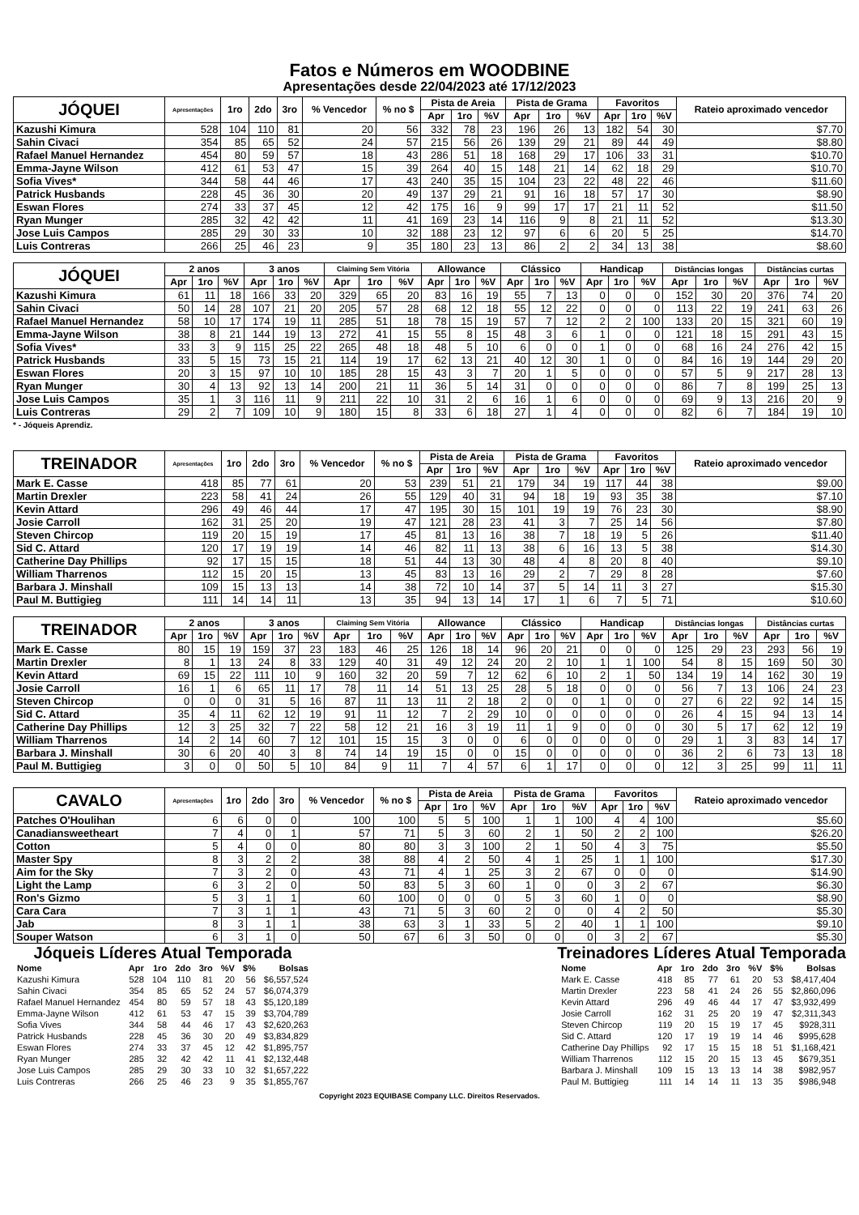Fatos e Números em WOODBINE
Apresentações desde 22/04/2023 até 17/12/2023
| JÓQUEI | Apresentações | 1ro | 2do | 3ro | % Vencedor | % no $ | Pista de Areia | | | Pista de Grama | | | Favoritos | | | Rateio aproximado vencedor |
| --- | --- | --- | --- | --- | --- | --- | --- | --- | --- | --- | --- | --- | --- | --- | --- | --- |
| | | | | | | | Apr | 1ro | %V | Apr | 1ro | %V | Apr | 1ro | %V | |
| Kazushi Kimura | 528 | 104 | 110 | 81 | 20 | 56 | 332 | 78 | 23 | 196 | 26 | 13 | 182 | 54 | 30 | $7.70 |
| Sahin Civaci | 354 | 85 | 65 | 52 | 24 | 57 | 215 | 56 | 26 | 139 | 29 | 21 | 89 | 44 | 49 | $8.80 |
| Rafael Manuel Hernandez | 454 | 80 | 59 | 57 | 18 | 43 | 286 | 51 | 18 | 168 | 29 | 17 | 106 | 33 | 31 | $10.70 |
| Emma-Jayne Wilson | 412 | 61 | 53 | 47 | 15 | 39 | 264 | 40 | 15 | 148 | 21 | 14 | 62 | 18 | 29 | $10.70 |
| Sofia Vives* | 344 | 58 | 44 | 46 | 17 | 43 | 240 | 35 | 15 | 104 | 23 | 22 | 48 | 22 | 46 | $11.60 |
| Patrick Husbands | 228 | 45 | 36 | 30 | 20 | 49 | 137 | 29 | 21 | 91 | 16 | 18 | 57 | 17 | 30 | $8.90 |
| Eswan Flores | 274 | 33 | 37 | 45 | 12 | 42 | 175 | 16 | 9 | 99 | 17 | 17 | 21 | 11 | 52 | $11.50 |
| Ryan Munger | 285 | 32 | 42 | 42 | 11 | 41 | 169 | 23 | 14 | 116 | 9 | 8 | 21 | 11 | 52 | $13.30 |
| Jose Luis Campos | 285 | 29 | 30 | 33 | 10 | 32 | 188 | 23 | 12 | 97 | 6 | 6 | 20 | 5 | 25 | $14.70 |
| Luis Contreras | 266 | 25 | 46 | 23 | 9 | 35 | 180 | 23 | 13 | 86 | 2 | 2 | 34 | 13 | 38 | $8.60 |
| JÓQUEI | 2 anos | | | 3 anos | | | Claiming Sem Vitória | | | Allowance | | | Clássico | | | Handicap | | | Distâncias longas | | | Distâncias curtas | | |
| --- | --- | --- | --- | --- | --- | --- | --- | --- | --- | --- | --- | --- | --- | --- | --- | --- | --- | --- | --- | --- | --- | --- | --- | --- |
| | Apr | 1ro | %V | Apr | 1ro | %V | Apr | 1ro | %V | Apr | 1ro | %V | Apr | 1ro | %V | Apr | 1ro | %V | Apr | 1ro | %V | Apr | 1ro | %V |
| Kazushi Kimura | 61 | 11 | 18 | 166 | 33 | 20 | 329 | 65 | 20 | 83 | 16 | 19 | 55 | 7 | 13 | 0 | 0 | 0 | 152 | 30 | 20 | 376 | 74 | 20 |
| Sahin Civaci | 50 | 14 | 28 | 107 | 21 | 20 | 205 | 57 | 28 | 68 | 12 | 18 | 55 | 12 | 22 | 0 | 0 | 0 | 113 | 22 | 19 | 241 | 63 | 26 |
| Rafael Manuel Hernandez | 58 | 10 | 17 | 174 | 19 | 11 | 285 | 51 | 18 | 78 | 15 | 19 | 57 | 7 | 12 | 2 | 2 | 100 | 133 | 20 | 15 | 321 | 60 | 19 |
| Emma-Jayne Wilson | 38 | 8 | 21 | 144 | 19 | 13 | 272 | 41 | 15 | 55 | 8 | 15 | 48 | 3 | 6 | 1 | 0 | 0 | 121 | 18 | 15 | 291 | 43 | 15 |
| Sofia Vives* | 33 | 3 | 9 | 115 | 25 | 22 | 265 | 48 | 18 | 48 | 5 | 10 | 6 | 0 | 0 | 1 | 0 | 0 | 68 | 16 | 24 | 276 | 42 | 15 |
| Patrick Husbands | 33 | 5 | 15 | 73 | 15 | 21 | 114 | 19 | 17 | 62 | 13 | 21 | 40 | 12 | 30 | 1 | 0 | 0 | 84 | 16 | 19 | 144 | 29 | 20 |
| Eswan Flores | 20 | 3 | 15 | 97 | 10 | 10 | 185 | 28 | 15 | 43 | 3 | 7 | 20 | 1 | 5 | 0 | 0 | 0 | 57 | 5 | 9 | 217 | 28 | 13 |
| Ryan Munger | 30 | 4 | 13 | 92 | 13 | 14 | 200 | 21 | 11 | 36 | 5 | 14 | 31 | 0 | 0 | 0 | 0 | 0 | 86 | 7 | 8 | 199 | 25 | 13 |
| Jose Luis Campos | 35 | 1 | 3 | 116 | 11 | 9 | 211 | 22 | 10 | 31 | 2 | 6 | 16 | 1 | 6 | 0 | 0 | 0 | 69 | 9 | 13 | 216 | 20 | 9 |
| Luis Contreras | 29 | 2 | 7 | 109 | 10 | 9 | 180 | 15 | 8 | 33 | 6 | 18 | 27 | 1 | 4 | 0 | 0 | 0 | 82 | 6 | 7 | 184 | 19 | 10 |
* - Jóqueis Aprendiz.
| TREINADOR | Apresentações | 1ro | 2do | 3ro | % Vencedor | % no $ | Pista de Areia | | | Pista de Grama | | | Favoritos | | | Rateio aproximado vencedor |
| --- | --- | --- | --- | --- | --- | --- | --- | --- | --- | --- | --- | --- | --- | --- | --- | --- |
| | | | | | | | Apr | 1ro | %V | Apr | 1ro | %V | Apr | 1ro | %V | |
| Mark E. Casse | 418 | 85 | 77 | 61 | 20 | 53 | 239 | 51 | 21 | 179 | 34 | 19 | 117 | 44 | 38 | $9.00 |
| Martin Drexler | 223 | 58 | 41 | 24 | 26 | 55 | 129 | 40 | 31 | 94 | 18 | 19 | 93 | 35 | 38 | $7.10 |
| Kevin Attard | 296 | 49 | 46 | 44 | 17 | 47 | 195 | 30 | 15 | 101 | 19 | 19 | 76 | 23 | 30 | $8.90 |
| Josie Carroll | 162 | 31 | 25 | 20 | 19 | 47 | 121 | 28 | 23 | 41 | 3 | 7 | 25 | 14 | 56 | $7.80 |
| Steven Chircop | 119 | 20 | 15 | 19 | 17 | 45 | 81 | 13 | 16 | 38 | 7 | 18 | 19 | 5 | 26 | $11.40 |
| Sid C. Attard | 120 | 17 | 19 | 19 | 14 | 46 | 82 | 11 | 13 | 38 | 6 | 16 | 13 | 5 | 38 | $14.30 |
| Catherine Day Phillips | 92 | 17 | 15 | 15 | 18 | 51 | 44 | 13 | 30 | 48 | 4 | 8 | 20 | 8 | 40 | $9.10 |
| William Tharrenos | 112 | 15 | 20 | 15 | 13 | 45 | 83 | 13 | 16 | 29 | 2 | 7 | 29 | 8 | 28 | $7.60 |
| Barbara J. Minshall | 109 | 15 | 13 | 13 | 14 | 38 | 72 | 10 | 14 | 37 | 5 | 14 | 11 | 3 | 27 | $15.30 |
| Paul M. Buttigieg | 111 | 14 | 14 | 11 | 13 | 35 | 94 | 13 | 14 | 17 | 1 | 6 | 7 | 5 | 71 | $10.60 |
| TREINADOR | 2 anos | | | 3 anos | | | Claiming Sem Vitória | | | Allowance | | | Clássico | | | Handicap | | | Distâncias longas | | | Distâncias curtas | | |
| --- | --- | --- | --- | --- | --- | --- | --- | --- | --- | --- | --- | --- | --- | --- | --- | --- | --- | --- | --- | --- | --- | --- | --- | --- |
| | Apr | 1ro | %V | Apr | 1ro | %V | Apr | 1ro | %V | Apr | 1ro | %V | Apr | 1ro | %V | Apr | 1ro | %V | Apr | 1ro | %V | Apr | 1ro | %V |
| Mark E. Casse | 80 | 15 | 19 | 159 | 37 | 23 | 183 | 46 | 25 | 126 | 18 | 14 | 96 | 20 | 21 | 0 | 0 | 0 | 125 | 29 | 23 | 293 | 56 | 19 |
| Martin Drexler | 8 | 1 | 13 | 24 | 8 | 33 | 129 | 40 | 31 | 49 | 12 | 24 | 20 | 2 | 10 | 1 | 1 | 100 | 54 | 8 | 15 | 169 | 50 | 30 |
| Kevin Attard | 69 | 15 | 22 | 111 | 10 | 9 | 160 | 32 | 20 | 59 | 7 | 12 | 62 | 6 | 10 | 2 | 1 | 50 | 134 | 19 | 14 | 162 | 30 | 19 |
| Josie Carroll | 16 | 1 | 6 | 65 | 11 | 17 | 78 | 11 | 14 | 51 | 13 | 25 | 28 | 5 | 18 | 0 | 0 | 0 | 56 | 7 | 13 | 106 | 24 | 23 |
| Steven Chircop | 0 | 0 | 0 | 31 | 5 | 16 | 87 | 11 | 13 | 11 | 2 | 18 | 2 | 0 | 0 | 1 | 0 | 0 | 27 | 6 | 22 | 92 | 14 | 15 |
| Sid C. Attard | 35 | 4 | 11 | 62 | 12 | 19 | 91 | 11 | 12 | 7 | 2 | 29 | 10 | 0 | 0 | 0 | 0 | 0 | 26 | 4 | 15 | 94 | 13 | 14 |
| Catherine Day Phillips | 12 | 3 | 25 | 32 | 7 | 22 | 58 | 12 | 21 | 16 | 3 | 19 | 11 | 1 | 9 | 0 | 0 | 0 | 30 | 5 | 17 | 62 | 12 | 19 |
| William Tharrenos | 14 | 2 | 14 | 60 | 7 | 12 | 101 | 15 | 15 | 3 | 0 | 0 | 6 | 0 | 0 | 0 | 0 | 0 | 29 | 1 | 3 | 83 | 14 | 17 |
| Barbara J. Minshall | 30 | 6 | 20 | 40 | 3 | 8 | 74 | 14 | 19 | 15 | 0 | 0 | 15 | 0 | 0 | 0 | 0 | 0 | 36 | 2 | 6 | 73 | 13 | 18 |
| Paul M. Buttigieg | 3 | 0 | 0 | 50 | 5 | 10 | 84 | 9 | 11 | 7 | 4 | 57 | 6 | 1 | 17 | 0 | 0 | 0 | 12 | 3 | 25 | 99 | 11 | 11 |
| CAVALO | Apresentações | 1ro | 2do | 3ro | % Vencedor | % no $ | Pista de Areia | | | Pista de Grama | | | Favoritos | | | Rateio aproximado vencedor |
| --- | --- | --- | --- | --- | --- | --- | --- | --- | --- | --- | --- | --- | --- | --- | --- | --- |
| | | | | | | | Apr | 1ro | %V | Apr | 1ro | %V | Apr | 1ro | %V | |
| Patches O'Houlihan | 6 | 6 | 0 | 0 | 100 | 100 | 5 | 5 | 100 | 1 | 1 | 100 | 4 | 4 | 100 | $5.60 |
| Canadiansweetheart | 7 | 4 | 0 | 1 | 57 | 71 | 5 | 3 | 60 | 2 | 1 | 50 | 2 | 2 | 100 | $26.20 |
| Cotton | 5 | 4 | 0 | 0 | 80 | 80 | 3 | 3 | 100 | 2 | 1 | 50 | 4 | 3 | 75 | $5.50 |
| Master Spy | 8 | 3 | 2 | 2 | 38 | 88 | 4 | 2 | 50 | 4 | 1 | 25 | 1 | 1 | 100 | $17.30 |
| Aim for the Sky | 7 | 3 | 2 | 0 | 43 | 71 | 4 | 1 | 25 | 3 | 2 | 67 | 0 | 0 | 0 | $14.90 |
| Light the Lamp | 6 | 3 | 2 | 0 | 50 | 83 | 5 | 3 | 60 | 1 | 0 | 0 | 3 | 2 | 67 | $6.30 |
| Ron's Gizmo | 5 | 3 | 1 | 1 | 60 | 100 | 0 | 0 | 0 | 5 | 3 | 60 | 1 | 0 | 0 | $8.90 |
| Cara Cara | 7 | 3 | 1 | 1 | 43 | 71 | 5 | 3 | 60 | 2 | 0 | 0 | 4 | 2 | 50 | $5.30 |
| Jab | 8 | 3 | 1 | 1 | 38 | 63 | 3 | 1 | 33 | 5 | 2 | 40 | 1 | 1 | 100 | $9.10 |
| Souper Watson | 6 | 3 | 1 | 0 | 50 | 67 | 6 | 3 | 50 | 0 | 0 | 0 | 3 | 2 | 67 | $5.30 |
Jóqueis Líderes Atual Temporada
| Nome | Apr | 1ro | 2do | 3ro | %V | $% | Bolsas |
| --- | --- | --- | --- | --- | --- | --- | --- |
| Kazushi Kimura | 528 | 104 | 110 | 81 | 20 | 56 | $6,557,524 |
| Sahin Civaci | 354 | 85 | 65 | 52 | 24 | 57 | $6,074,379 |
| Rafael Manuel Hernandez | 454 | 80 | 59 | 57 | 18 | 43 | $5,120,189 |
| Emma-Jayne Wilson | 412 | 61 | 53 | 47 | 15 | 39 | $3,704,789 |
| Sofia Vives | 344 | 58 | 44 | 46 | 17 | 43 | $2,620,263 |
| Patrick Husbands | 228 | 45 | 36 | 30 | 20 | 49 | $3,834,829 |
| Eswan Flores | 274 | 33 | 37 | 45 | 12 | 42 | $1,895,757 |
| Ryan Munger | 285 | 32 | 42 | 42 | 11 | 41 | $2,132,448 |
| Jose Luis Campos | 285 | 29 | 30 | 33 | 10 | 32 | $1,657,222 |
| Luis Contreras | 266 | 25 | 46 | 23 | 9 | 35 | $1,855,767 |
Treinadores Líderes Atual Temporada
| Nome | Apr | 1ro | 2do | 3ro | %V | $% | Bolsas |
| --- | --- | --- | --- | --- | --- | --- | --- |
| Mark E. Casse | 418 | 85 | 77 | 61 | 20 | 53 | $8,417,404 |
| Martin Drexler | 223 | 58 | 41 | 24 | 26 | 55 | $2,860,096 |
| Kevin Attard | 296 | 49 | 46 | 44 | 17 | 47 | $3,932,499 |
| Josie Carroll | 162 | 31 | 25 | 20 | 19 | 47 | $2,311,343 |
| Steven Chircop | 119 | 20 | 15 | 19 | 17 | 45 | $928,311 |
| Sid C. Attard | 120 | 17 | 19 | 19 | 14 | 46 | $995,628 |
| Catherine Day Phillips | 92 | 17 | 15 | 15 | 18 | 51 | $1,168,421 |
| William Tharrenos | 112 | 15 | 20 | 15 | 13 | 45 | $679,351 |
| Barbara J. Minshall | 109 | 15 | 13 | 13 | 14 | 38 | $982,957 |
| Paul M. Buttigieg | 111 | 14 | 14 | 11 | 13 | 35 | $986,948 |
Copyright 2023 EQUIBASE Company LLC. Direitos Reservados.